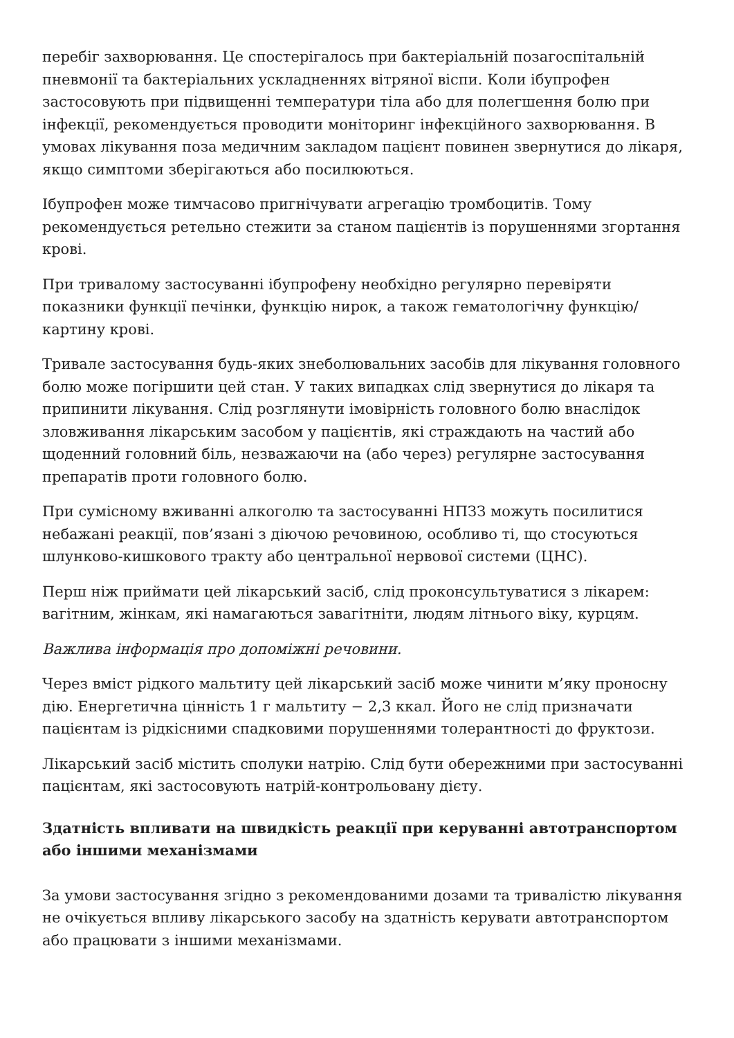перебіг захворювання. Це спостерігалось при бактеріальній позагоспітальній пневмонії та бактеріальних ускладненнях вітряної віспи. Коли ібупрофен застосовують при підвищенні температури тіла або для полегшення болю при інфекції, рекомендується проводити моніторинг інфекційного захворювання. В умовах лікування поза медичним закладом пацієнт повинен звернутися до лікаря, якщо симптоми зберігаються або посилюються.
Ібупрофен може тимчасово пригнічувати агрегацію тромбоцитів. Тому рекомендується ретельно стежити за станом пацієнтів із порушеннями згортання крові.
При тривалому застосуванні ібупрофену необхідно регулярно перевіряти показники функції печінки, функцію нирок, а також гематологічну функцію/картину крові.
Тривале застосування будь-яких знеболювальних засобів для лікування головного болю може погіршити цей стан. У таких випадках слід звернутися до лікаря та припинити лікування. Слід розглянути імовірність головного болю внаслідок зловживання лікарським засобом у пацієнтів, які страждають на частий або щоденний головний біль, незважаючи на (або через) регулярне застосування препаратів проти головного болю.
При сумісному вживанні алкоголю та застосуванні НПЗЗ можуть посилитися небажані реакції, пов’язані з діючою речовиною, особливо ті, що стосуються шлунково-кишкового тракту або центральної нервової системи (ЦНС).
Перш ніж приймати цей лікарський засіб, слід проконсультуватися з лікарем: вагітним, жінкам, які намагаються завагітніти, людям літнього віку, курцям.
Важлива інформація про допоміжні речовини.
Через вміст рідкого мальтиту цей лікарський засіб може чинити м’яку проносну дію. Енергетична цінність 1 г мальтиту − 2,3 ккал. Його не слід призначати пацієнтам із рідкісними спадковими порушеннями толерантності до фруктози.
Лікарський засіб містить сполуки натрію. Слід бути обережними при застосуванні пацієнтам, які застосовують натрій-контрольовану дієту.
Здатність впливати на швидкість реакції при керуванні автотранспортом або іншими механізмами
За умови застосування згідно з рекомендованими дозами та тривалістю лікування не очікується впливу лікарського засобу на здатність керувати автотранспортом або працювати з іншими механізмами.